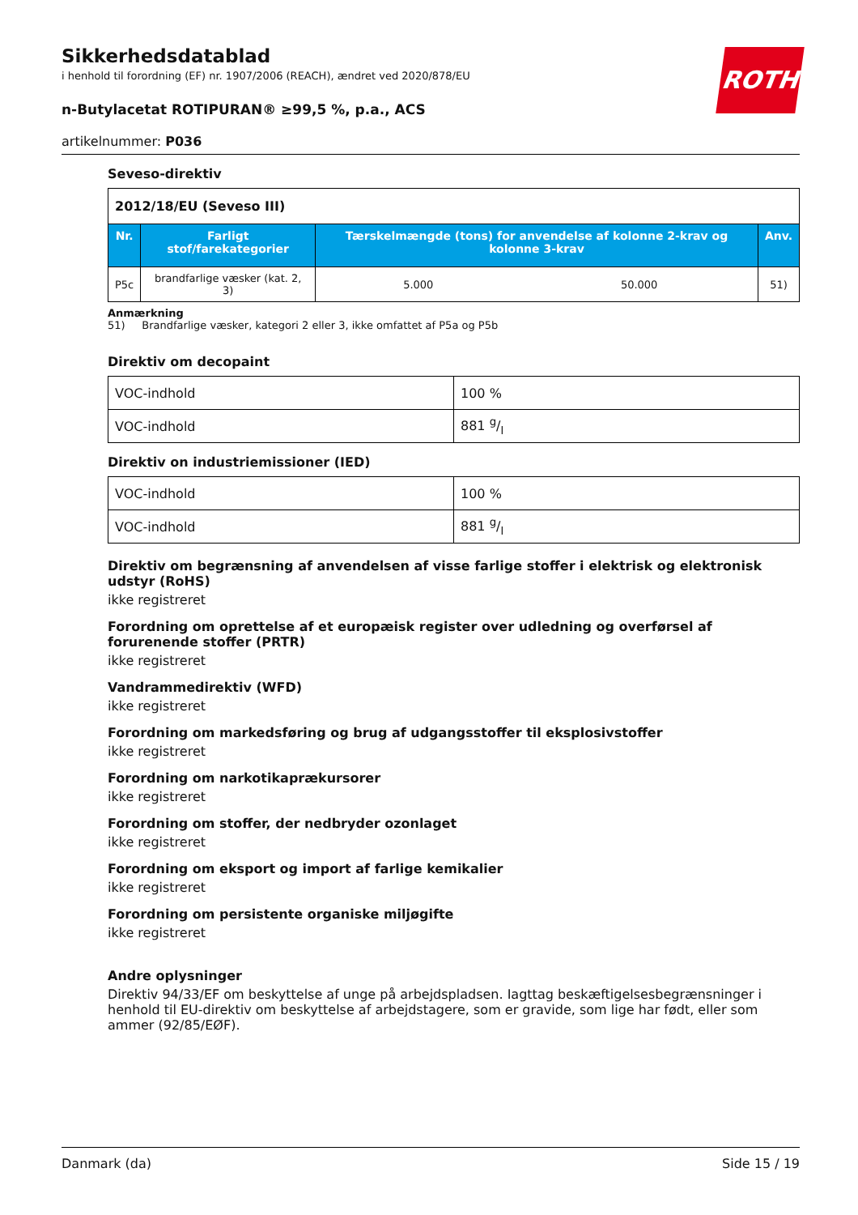Sikkerhedsdatablad
i henhold til forordning (EF) nr. 1907/2006 (REACH), ændret ved 2020/878/EU
n-Butylacetat ROTIPURAN® ≥99,5 %, p.a., ACS
artikelnummer: P036
ROTH
Seveso-direktiv
| 2012/18/EU (Seveso III) | | | | |
| Nr. | Farligt stof/farekategorier | Tærskelmængde (tons) for anvendelse af kolonne 2-krav og kolonne 3-krav | | Anv. |
| P5c | brandfarlige væsker (kat. 2, 3) | 5.000 | 50.000 | 51) |
Anmærkning
51) Brandfarlige væsker, kategori 2 eller 3, ikke omfattet af P5a og P5b
Direktiv om decopaint
| VOC-indhold | 100 % |
| VOC-indhold | 881 g/l |
Direktiv on industriemissioner (IED)
| VOC-indhold | 100 % |
| VOC-indhold | 881 g/l |
Direktiv om begrænsning af anvendelsen af visse farlige stoffer i elektrisk og elektronisk udstyr (RoHS)
ikke registreret
Forordning om oprettelse af et europæisk register over udledning og overførsel af forurenende stoffer (PRTR)
ikke registreret
Vandrammedirektiv (WFD)
ikke registreret
Forordning om markedsføring og brug af udgangsstoffer til eksplosivstoffer
ikke registreret
Forordning om narkotikaprækursorer
ikke registreret
Forordning om stoffer, der nedbryder ozonlaget
ikke registreret
Forordning om eksport og import af farlige kemikalier
ikke registreret
Forordning om persistente organiske miljøgifte
ikke registreret
Andre oplysninger
Direktiv 94/33/EF om beskyttelse af unge på arbejdspladsen. Iagttag beskæftigelsesbegrænsninger i henhold til EU-direktiv om beskyttelse af arbejdstagere, som er gravide, som lige har født, eller som ammer (92/85/EØF).
Danmark (da) Side 15 / 19